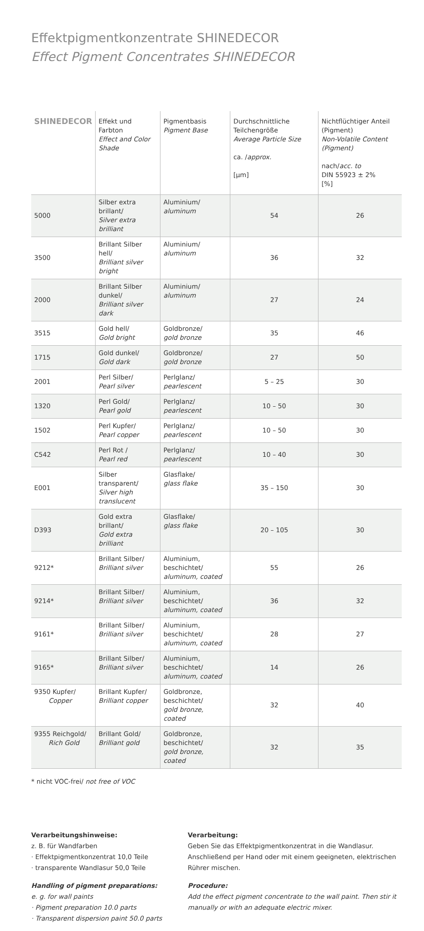Effektpigmentkonzentrate SHINEDECOR
Effect Pigment Concentrates SHINEDECOR
| SHINEDECOR | Effekt und Farbton Effect and Color Shade | Pigmentbasis Pigment Base | Durchschnittliche Teilchengröße Average Particle Size ca. / approx. [µm] | Nichtflüchtiger Anteil (Pigment) Non-Volatile Content (Pigment) nach/ acc. to DIN 55923 ± 2% [%] |
| --- | --- | --- | --- | --- |
| 5000 | Silber extra brillant/ Silver extra brilliant | Aluminium/ aluminum | 54 | 26 |
| 3500 | Brillant Silber hell/ Brilliant silver bright | Aluminium/ aluminum | 36 | 32 |
| 2000 | Brillant Silber dunkel/ Brilliant silver dark | Aluminium/ aluminum | 27 | 24 |
| 3515 | Gold hell/ Gold bright | Goldbronze/ gold bronze | 35 | 46 |
| 1715 | Gold dunkel/ Gold dark | Goldbronze/ gold bronze | 27 | 50 |
| 2001 | Perl Silber/ Pearl silver | Perlglanz/ pearlescent | 5 – 25 | 30 |
| 1320 | Perl Gold/ Pearl gold | Perlglanz/ pearlescent | 10 – 50 | 30 |
| 1502 | Perl Kupfer/ Pearl copper | Perlglanz/ pearlescent | 10 – 50 | 30 |
| C542 | Perl Rot / Pearl red | Perlglanz/ pearlescent | 10 – 40 | 30 |
| E001 | Silber transparent/ Silver high translucent | Glasflake/ glass flake | 35 – 150 | 30 |
| D393 | Gold extra brillant/ Gold extra brilliant | Glasflake/ glass flake | 20 – 105 | 30 |
| 9212* | Brillant Silber/ Brilliant silver | Aluminium, beschichtet/ aluminum, coated | 55 | 26 |
| 9214* | Brillant Silber/ Brilliant silver | Aluminium, beschichtet/ aluminum, coated | 36 | 32 |
| 9161* | Brillant Silber/ Brilliant silver | Aluminium, beschichtet/ aluminum, coated | 28 | 27 |
| 9165* | Brillant Silber/ Brilliant silver | Aluminium, beschichtet/ aluminum, coated | 14 | 26 |
| 9350 Kupfer/ Copper | Brillant Kupfer/ Brilliant copper | Goldbronze, beschichtet/ gold bronze, coated | 32 | 40 |
| 9355 Reichgold/ Rich Gold | Brillant Gold/ Brilliant gold | Goldbronze, beschichtet/ gold bronze, coated | 32 | 35 |
* nicht VOC-frei/ not free of VOC
Verarbeitungshinweise:
z. B. für Wandfarben
· Effektpigmentkonzentrat 10,0 Teile
· transparente Wandlasur 50,0 Teile
Handling of pigment preparations:
e. g. for wall paints
· Pigment preparation 10.0 parts
· Transparent dispersion paint 50.0 parts
Verarbeitung:
Geben Sie das Effektpigmentkonzentrat in die Wandlasur. Anschließend per Hand oder mit einem geeigneten, elektrischen Rührer mischen.
Procedure:
Add the effect pigment concentrate to the wall paint. Then stir it manually or with an adequate electric mixer.